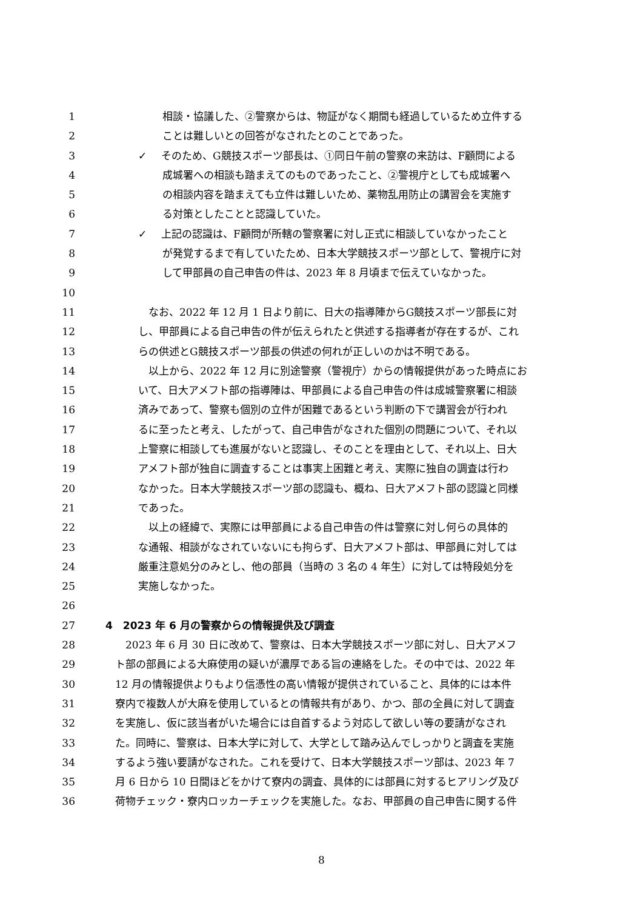1 相談・協議した、②警察からは、物証がなく期間も経過しているため立件する
2 ことは難しいとの回答がなされたとのことであった。
3 ✓ そのため、G競技スポーツ部長は、①同日午前の警察の来訪は、F顧問による
4 成城署への相談も踏まえてのものであったこと、②警視庁としても成城署へ
5 の相談内容を踏まえても立件は難しいため、薬物乱用防止の講習会を実施す
6 る対策としたことと認識していた。
7 ✓ 上記の認識は、F顧問が所轄の警察署に対し正式に相談していなかったこと
8 が発覚するまで有していたため、日本大学競技スポーツ部として、警視庁に対
9 して甲部員の自己申告の件は、2023 年 8 月頃まで伝えていなかった。
10
11　なお、2022 年 12 月 1 日より前に、日大の指導陣からG競技スポーツ部長に対
12 し、甲部員による自己申告の件が伝えられたと供述する指導者が存在するが、これ
13 らの供述とG競技スポーツ部長の供述の何れが正しいのかは不明である。
14　以上から、2022 年 12 月に別途警察（警視庁）からの情報提供があった時点にお
15 いて、日大アメフト部の指導陣は、甲部員による自己申告の件は成城警察署に相談
16 済みであって、警察も個別の立件が困難であるという判断の下で講習会が行われ
17 るに至ったと考え、したがって、自己申告がなされた個別の問題について、それ以
18 上警察に相談しても進展がないと認識し、そのことを理由として、それ以上、日大
19 アメフト部が独自に調査することは事実上困難と考え、実際に独自の調査は行わ
20 なかった。日本大学競技スポーツ部の認識も、概ね、日大アメフト部の認識と同様
21 であった。
22　以上の経緯で、実際には甲部員による自己申告の件は警察に対し何らの具体的
23 な通報、相談がなされていないにも拘らず、日大アメフト部は、甲部員に対しては
24 厳重注意処分のみとし、他の部員（当時の 3 名の 4 年生）に対しては特段処分を
25 実施しなかった。
26
27 4　2023 年 6 月の警察からの情報提供及び調査
28　2023 年 6 月 30 日に改めて、警察は、日本大学競技スポーツ部に対し、日大アメフ
29 ト部の部員による大麻使用の疑いが濃厚である旨の連絡をした。その中では、2022 年
30 12 月の情報提供よりもより信憑性の高い情報が提供されていること、具体的には本件
31 寮内で複数人が大麻を使用しているとの情報共有があり、かつ、部の全員に対して調査
32 を実施し、仮に該当者がいた場合には自首するよう対応して欲しい等の要請がなされ
33 た。同時に、警察は、日本大学に対して、大学として踏み込んでしっかりと調査を実施
34 するよう強い要請がなされた。これを受けて、日本大学競技スポーツ部は、2023 年 7
35 月 6 日から 10 日間ほどをかけて寮内の調査、具体的には部員に対するヒアリング及び
36 荷物チェック・寮内ロッカーチェックを実施した。なお、甲部員の自己申告に関する件
8